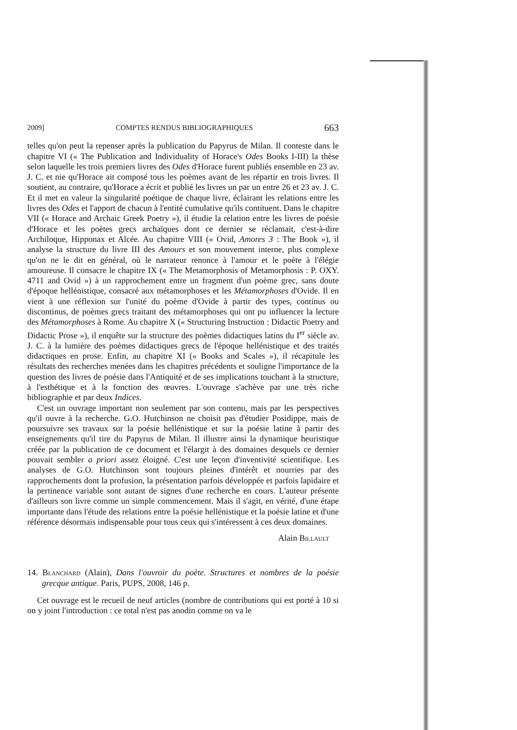2009] COMPTES RENDUS BIBLIOGRAPHIQUES 663
telles qu'on peut la repenser après la publication du Papyrus de Milan. Il conteste dans le chapitre VI (« The Publication and Individuality of Horace's Odes Books I-III) la thèse selon laquelle les trois premiers livres des Odes d'Horace furent publiés ensemble en 23 av. J. C. et nie qu'Horace ait composé tous les poèmes avant de les répartir en trois livres. Il soutient, au contraire, qu'Horace a écrit et publié les livres un par un entre 26 et 23 av. J. C. Et il met en valeur la singularité poétique de chaque livre, éclairant les relations entre les livres des Odes et l'apport de chacun à l'entité cumulative qu'ils contituent. Dans le chapitre VII (« Horace and Archaic Greek Poetry »), il étudie la relation entre les livres de poésie d'Horace et les poètes grecs archaïques dont ce dernier se réclamait, c'est-à-dire Archiloque, Hipponax et Alcée. Au chapitre VIII (« Ovid, Amores 3 : The Book »), il analyse la structure du livre III des Amours et son mouvement interne, plus complexe qu'on ne le dit en général, où le narrateur renonce à l'amour et le poète à l'élégie amoureuse. Il consacre le chapitre IX (« The Metamorphosis of Metamorphosis : P. OXY. 4711 and Ovid ») à un rapprochement entre un fragment d'un poème grec, sans doute d'époque hellénistique, consacré aux métamorphoses et les Métamorphoses d'Ovide. Il en vient à une réflexion sur l'unité du poème d'Ovide à partir des types, continus ou discontinus, de poèmes grecs traitant des métamorphoses qui ont pu influencer la lecture des Métamorphoses à Rome. Au chapitre X (« Structuring Instruction : Didactic Poetry and Didactic Prose »), il enquête sur la structure des poèmes didactiques latins du I<sup>er</sup> siècle av. J. C. à la lumière des poèmes didactiques grecs de l'époque hellénistique et des traités didactiques en prose. Enfin, au chapitre XI (« Books and Scales »), il récapitule les résultats des recherches menées dans les chapitres précédents et souligne l'importance de la question des livres de poésie dans l'Antiquité et de ses implications touchant à la structure, à l'esthétique et à la fonction des œuvres. L'ouvrage s'achève par une très riche bibliographie et par deux Indices.
C'est un ouvrage important non seulement par son contenu, mais par les perspectives qu'il ouvre à la recherche. G.O. Hutchinson ne choisit pas d'étudier Posidippe, mais de poursuivre ses travaux sur la poésie hellénistique et sur la poésie latine à partir des enseignements qu'il tire du Papyrus de Milan. Il illustre ainsi la dynamique heuristique créée par la publication de ce document et l'élargit à des domaines desquels ce dernier pouvait sembler a priori assez éloigné. C'est une leçon d'inventivité scientifique. Les analyses de G.O. Hutchinson sont toujours pleines d'intérêt et nourries par des rapprochements dont la profusion, la présentation parfois développée et parfois lapidaire et la pertinence variable sont autant de signes d'une recherche en cours. L'auteur présente d'ailleurs son livre comme un simple commencement. Mais il s'agit, en vérité, d'une étape importante dans l'étude des relations entre la poésie hellénistique et la poésie latine et d'une référence désormais indispensable pour tous ceux qui s'intéressent à ces deux domaines.
Alain Billault
14. Blanchard (Alain), Dans l'ouvroir du poète. Structures et nombres de la poésie grecque antique. Paris, PUPS, 2008, 146 p.
Cet ouvrage est le recueil de neuf articles (nombre de contributions qui est porté à 10 si on y joint l'introduction : ce total n'est pas anodin comme on va le